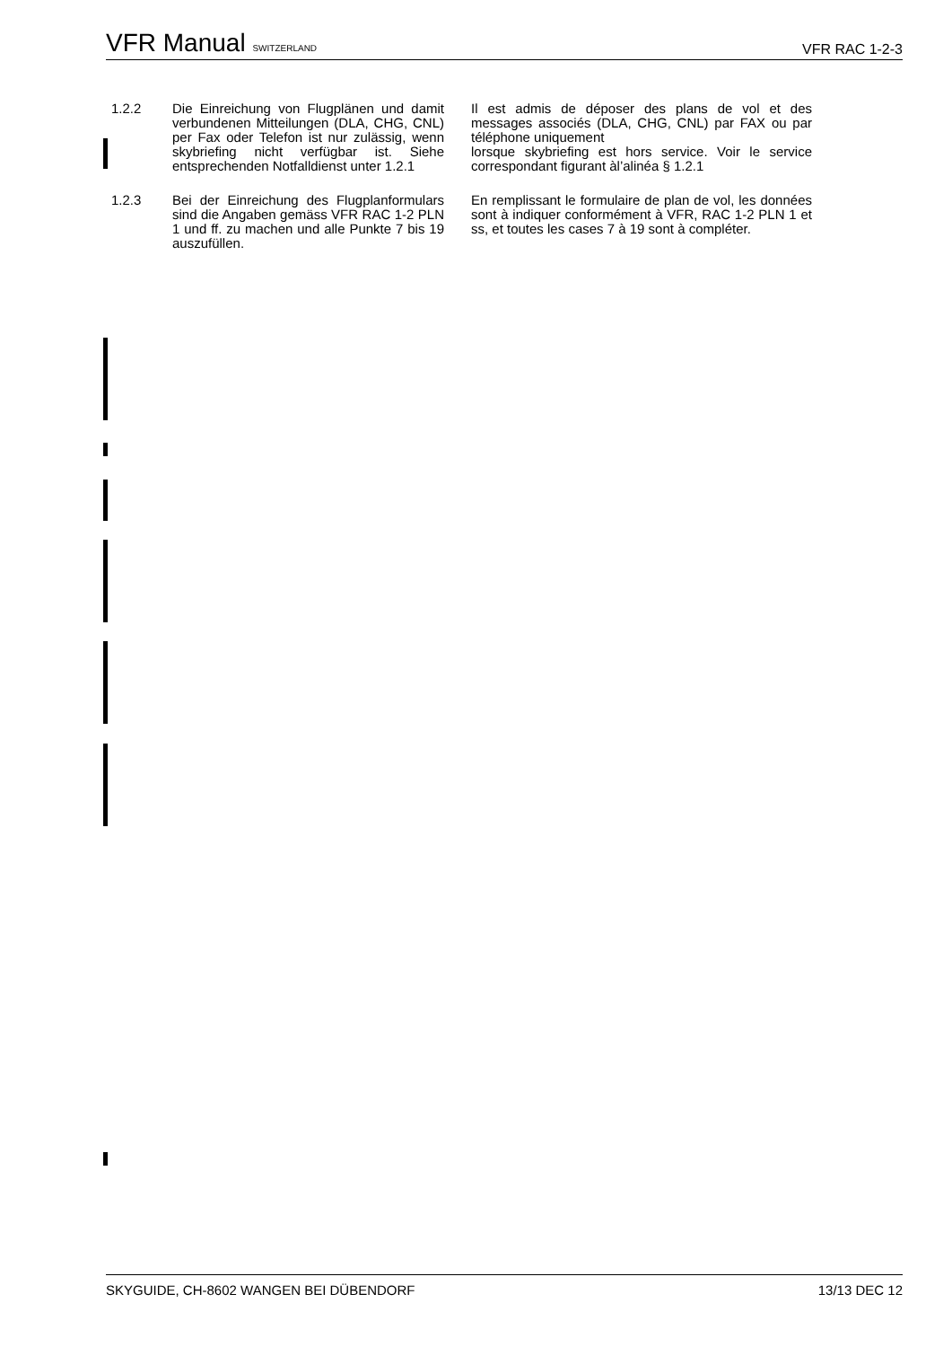VFR Manual SWITZERLAND VFR RAC 1-2-3
1.2.2 Die Einreichung von Flugplänen und damit verbundenen Mitteilungen (DLA, CHG, CNL) per Fax oder Telefon ist nur zulässig, wenn skybriefing nicht verfügbar ist. Siehe entsprechenden Notfalldienst unter 1.2.1
Il est admis de déposer des plans de vol et des messages associés (DLA, CHG, CNL) par FAX ou par téléphone uniquement
lorsque skybriefing est hors service. Voir le service correspondant figurant àl’alinéa § 1.2.1
1.2.3 Bei der Einreichung des Flugplanformulars sind die Angaben gemäss VFR RAC 1-2 PLN 1 und ff. zu machen und alle Punkte 7 bis 19 auszufüllen.
En remplissant le formulaire de plan de vol, les données sont à indiquer conformément à VFR, RAC 1-2 PLN 1 et ss, et toutes les cases 7 à 19 sont à compléter.
SKYGUIDE, CH-8602 WANGEN BEI DÜBENDORF 13/13 DEC 12